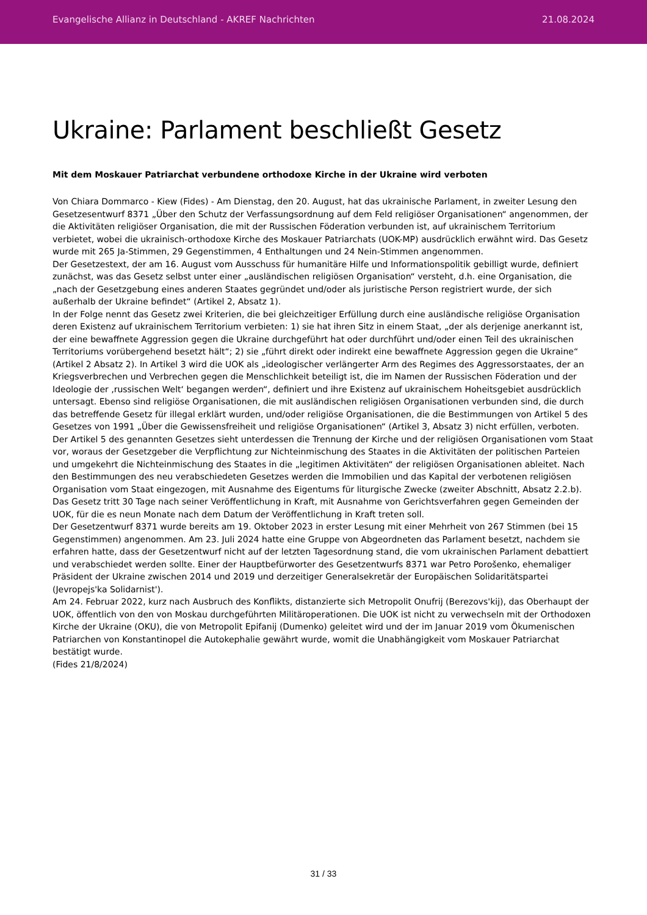Evangelische Allianz in Deutschland - AKREF Nachrichten 21.08.2024
Ukraine: Parlament beschließt Gesetz
Mit dem Moskauer Patriarchat verbundene orthodoxe Kirche in der Ukraine wird verboten
Von Chiara Dommarco - Kiew (Fides) - Am Dienstag, den 20. August, hat das ukrainische Parlament, in zweiter Lesung den Gesetzesentwurf 8371 „Über den Schutz der Verfassungsordnung auf dem Feld religiöser Organisationen“ angenommen, der die Aktivitäten religiöser Organisation, die mit der Russischen Föderation verbunden ist, auf ukrainischem Territorium verbietet, wobei die ukrainisch-orthodoxe Kirche des Moskauer Patriarchats (UOK-MP) ausdrücklich erwähnt wird. Das Gesetz wurde mit 265 Ja-Stimmen, 29 Gegenstimmen, 4 Enthaltungen und 24 Nein-Stimmen angenommen.
Der Gesetzestext, der am 16. August vom Ausschuss für humanitäre Hilfe und Informationspolitik gebilligt wurde, definiert zunächst, was das Gesetz selbst unter einer „ausländischen religiösen Organisation“ versteht, d.h. eine Organisation, die „nach der Gesetzgebung eines anderen Staates gegründet und/oder als juristische Person registriert wurde, der sich außerhalb der Ukraine befindet“ (Artikel 2, Absatz 1).
In der Folge nennt das Gesetz zwei Kriterien, die bei gleichzeitiger Erfüllung durch eine ausländische religiöse Organisation deren Existenz auf ukrainischem Territorium verbieten: 1) sie hat ihren Sitz in einem Staat, „der als derjenige anerkannt ist, der eine bewaffnete Aggression gegen die Ukraine durchgeführt hat oder durchführt und/oder einen Teil des ukrainischen Territoriums vorübergehend besetzt hält“; 2) sie „führt direkt oder indirekt eine bewaffnete Aggression gegen die Ukraine“ (Artikel 2 Absatz 2). In Artikel 3 wird die UOK als „ideologischer verlängerter Arm des Regimes des Aggressorstaates, der an Kriegsverbrechen und Verbrechen gegen die Menschlichkeit beteiligt ist, die im Namen der Russischen Föderation und der Ideologie der ‚russischen Welt‘ begangen werden“, definiert und ihre Existenz auf ukrainischem Hoheitsgebiet ausdrücklich untersagt. Ebenso sind religiöse Organisationen, die mit ausländischen religiösen Organisationen verbunden sind, die durch das betreffende Gesetz für illegal erklärt wurden, und/oder religiöse Organisationen, die die Bestimmungen von Artikel 5 des Gesetzes von 1991 „Über die Gewissensfreiheit und religiöse Organisationen“ (Artikel 3, Absatz 3) nicht erfüllen, verboten. Der Artikel 5 des genannten Gesetzes sieht unterdessen die Trennung der Kirche und der religiösen Organisationen vom Staat vor, woraus der Gesetzgeber die Verpflichtung zur Nichteinmischung des Staates in die Aktivitäten der politischen Parteien und umgekehrt die Nichteinmischung des Staates in die „legitimen Aktivitäten“ der religiösen Organisationen ableitet. Nach den Bestimmungen des neu verabschiedeten Gesetzes werden die Immobilien und das Kapital der verbotenen religiösen Organisation vom Staat eingezogen, mit Ausnahme des Eigentums für liturgische Zwecke (zweiter Abschnitt, Absatz 2.2.b).
Das Gesetz tritt 30 Tage nach seiner Veröffentlichung in Kraft, mit Ausnahme von Gerichtsverfahren gegen Gemeinden der UOK, für die es neun Monate nach dem Datum der Veröffentlichung in Kraft treten soll.
Der Gesetzentwurf 8371 wurde bereits am 19. Oktober 2023 in erster Lesung mit einer Mehrheit von 267 Stimmen (bei 15 Gegenstimmen) angenommen. Am 23. Juli 2024 hatte eine Gruppe von Abgeordneten das Parlament besetzt, nachdem sie erfahren hatte, dass der Gesetzentwurf nicht auf der letzten Tagesordnung stand, die vom ukrainischen Parlament debattiert und verabschiedet werden sollte. Einer der Hauptbefürworter des Gesetzentwurfs 8371 war Petro Porošenko, ehemaliger Präsident der Ukraine zwischen 2014 und 2019 und derzeitiger Generalsekretär der Europäischen Solidaritätspartei (Jevropejs'ka Solidarnist').
Am 24. Februar 2022, kurz nach Ausbruch des Konflikts, distanzierte sich Metropolit Onufrij (Berezovs'kij), das Oberhaupt der UOK, öffentlich von den von Moskau durchgeführten Militäroperationen. Die UOK ist nicht zu verwechseln mit der Orthodoxen Kirche der Ukraine (OKU), die von Metropolit Epifanij (Dumenko) geleitet wird und der im Januar 2019 vom Ökumenischen Patriarchen von Konstantinopel die Autokephalie gewährt wurde, womit die Unabhängigkeit vom Moskauer Patriarchat bestätigt wurde.
(Fides 21/8/2024)
31 / 33